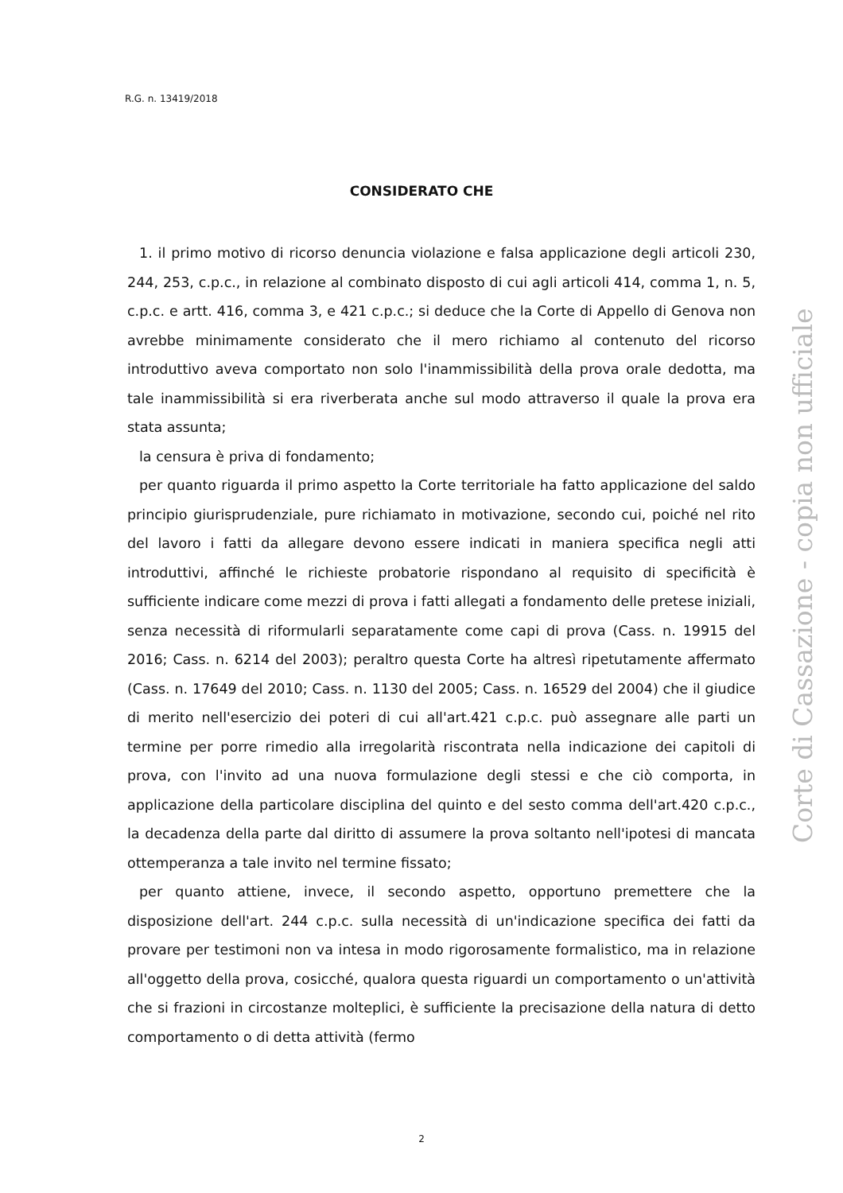R.G. n. 13419/2018
CONSIDERATO CHE
1. il primo motivo di ricorso denuncia violazione e falsa applicazione degli articoli 230, 244, 253, c.p.c., in relazione al combinato disposto di cui agli articoli 414, comma 1, n. 5, c.p.c. e artt. 416, comma 3, e 421 c.p.c.; si deduce che la Corte di Appello di Genova non avrebbe minimamente considerato che il mero richiamo al contenuto del ricorso introduttivo aveva comportato non solo l'inammissibilità della prova orale dedotta, ma tale inammissibilità si era riverberata anche sul modo attraverso il quale la prova era stata assunta;
la censura è priva di fondamento;
per quanto riguarda il primo aspetto la Corte territoriale ha fatto applicazione del saldo principio giurisprudenziale, pure richiamato in motivazione, secondo cui, poiché nel rito del lavoro i fatti da allegare devono essere indicati in maniera specifica negli atti introduttivi, affinché le richieste probatorie rispondano al requisito di specificità è sufficiente indicare come mezzi di prova i fatti allegati a fondamento delle pretese iniziali, senza necessità di riformularli separatamente come capi di prova (Cass. n. 19915 del 2016; Cass. n. 6214 del 2003); peraltro questa Corte ha altresì ripetutamente affermato (Cass. n. 17649 del 2010; Cass. n. 1130 del 2005; Cass. n. 16529 del 2004) che il giudice di merito nell'esercizio dei poteri di cui all'art.421 c.p.c. può assegnare alle parti un termine per porre rimedio alla irregolarità riscontrata nella indicazione dei capitoli di prova, con l'invito ad una nuova formulazione degli stessi e che ciò comporta, in applicazione della particolare disciplina del quinto e del sesto comma dell'art.420 c.p.c., la decadenza della parte dal diritto di assumere la prova soltanto nell'ipotesi di mancata ottemperanza a tale invito nel termine fissato;
per quanto attiene, invece, il secondo aspetto, opportuno premettere che la disposizione dell'art. 244 c.p.c. sulla necessità di un'indicazione specifica dei fatti da provare per testimoni non va intesa in modo rigorosamente formalistico, ma in relazione all'oggetto della prova, cosicché, qualora questa riguardi un comportamento o un'attività che si frazioni in circostanze molteplici, è sufficiente la precisazione della natura di detto comportamento o di detta attività (fermo
Corte di Cassazione - copia non ufficiale
2